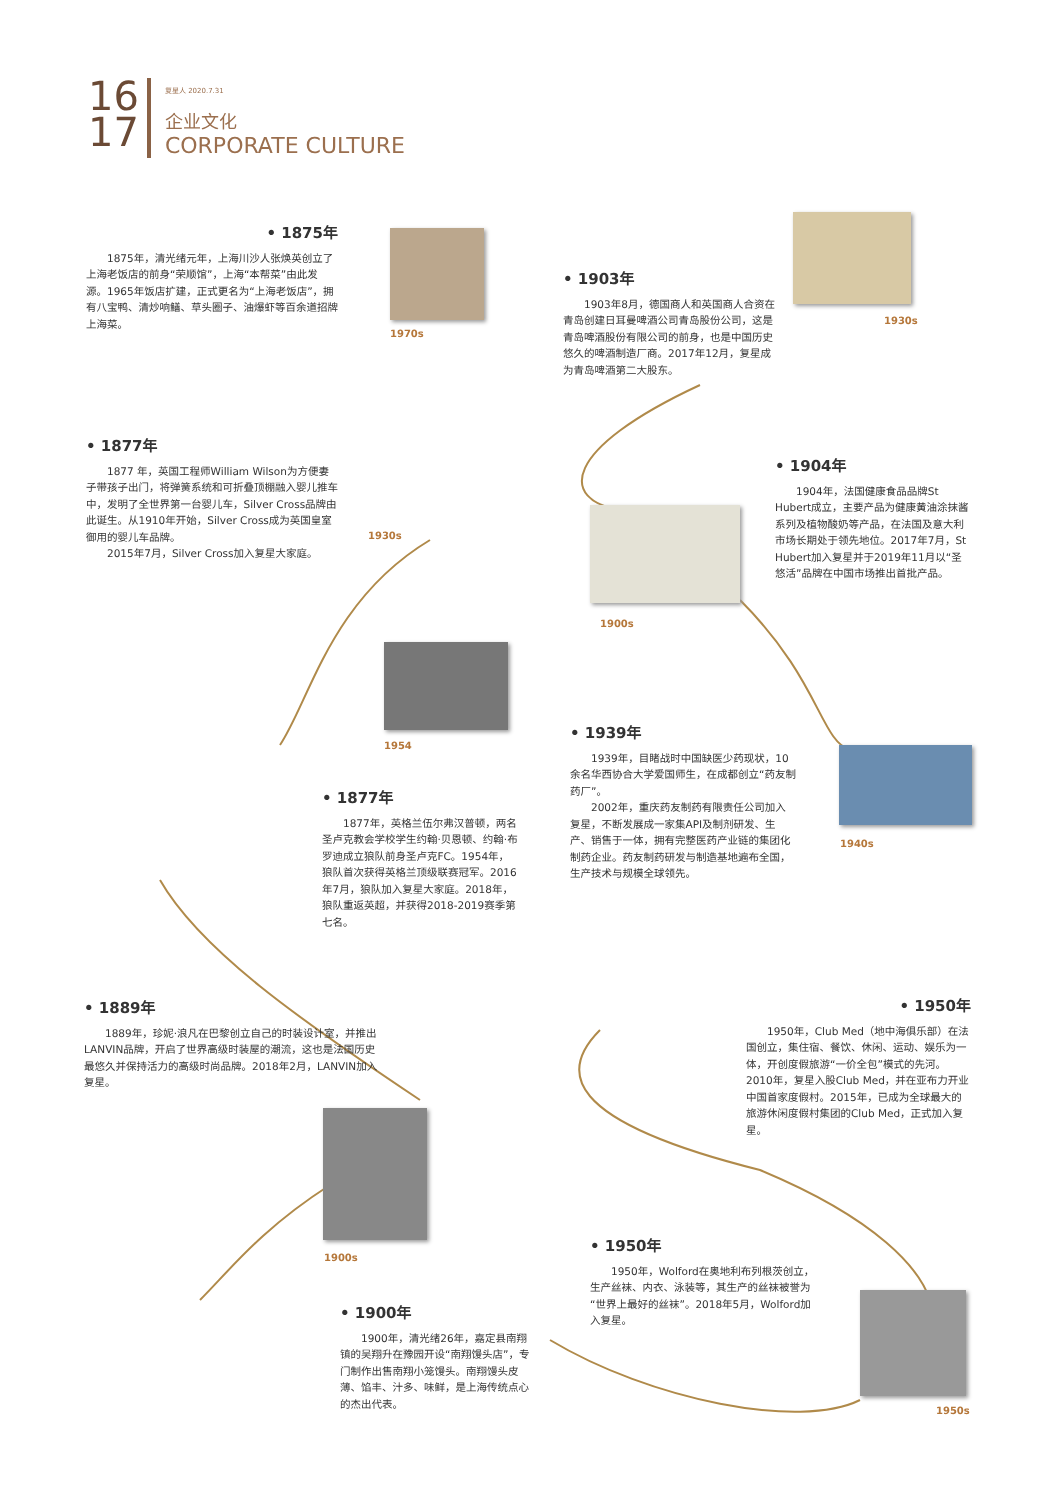16
17
复星人 2020.7.31
企业文化
CORPORATE CULTURE
• 1875年
1875年，清光绪元年，上海川沙人张焕英创立了上海老饭店的前身“荣顺馆”，上海“本帮菜”由此发源。1965年饭店扩建，正式更名为“上海老饭店”，拥有八宝鸭、清炒响鳝、草头圈子、油爆虾等百余道招牌上海菜。
1970s
• 1903年
1903年8月，德国商人和英国商人合资在青岛创建日耳曼啤酒公司青岛股份公司，这是青岛啤酒股份有限公司的前身，也是中国历史悠久的啤酒制造厂商。2017年12月，复星成为青岛啤酒第二大股东。
1930s
• 1877年
1877 年，英国工程师William Wilson为方便妻子带孩子出门，将弹簧系统和可折叠顶棚融入婴儿推车中，发明了全世界第一台婴儿车，Silver Cross品牌由此诞生。从1910年开始，Silver Cross成为英国皇室御用的婴儿车品牌。
2015年7月，Silver Cross加入复星大家庭。
1930s
• 1904年
1904年，法国健康食品品牌St Hubert成立，主要产品为健康黄油涂抹酱系列及植物酸奶等产品，在法国及意大利市场长期处于领先地位。2017年7月，St Hubert加入复星并于2019年11月以“圣悠活”品牌在中国市场推出首批产品。
1900s
1954
• 1939年
1939年，目睹战时中国缺医少药现状，10余名华西协合大学爱国师生，在成都创立“药友制药厂”。
2002年，重庆药友制药有限责任公司加入复星，不断发展成一家集API及制剂研发、生产、销售于一体，拥有完整医药产业链的集团化制药企业。药友制药研发与制造基地遍布全国，生产技术与规模全球领先。
1940s
• 1877年
1877年，英格兰伍尔弗汉普顿，两名圣卢克教会学校学生约翰·贝恩顿、约翰·布罗迪成立狼队前身圣卢克FC。1954年，狼队首次获得英格兰顶级联赛冠军。2016年7月，狼队加入复星大家庭。2018年，狼队重返英超，并获得2018-2019赛季第七名。
• 1889年
1889年，珍妮·浪凡在巴黎创立自己的时装设计室，并推出LANVIN品牌，开启了世界高级时装屋的潮流，这也是法国历史最悠久并保持活力的高级时尚品牌。2018年2月，LANVIN加入复星。
• 1950年
1950年，Club Med（地中海俱乐部）在法国创立，集住宿、餐饮、休闲、运动、娱乐为一体，开创度假旅游“一价全包”模式的先河。2010年，复星入股Club Med，并在亚布力开业中国首家度假村。2015年，已成为全球最大的旅游休闲度假村集团的Club Med，正式加入复星。
1900s
• 1950年
1950年，Wolford在奥地利布列根茨创立，生产丝袜、内衣、泳装等，其生产的丝袜被誉为“世界上最好的丝袜”。2018年5月，Wolford加入复星。
• 1900年
1900年，清光绪26年，嘉定县南翔镇的吴翔升在豫园开设“南翔馒头店”，专门制作出售南翔小笼馒头。南翔馒头皮薄、馅丰、汁多、味鲜，是上海传统点心的杰出代表。
1950s